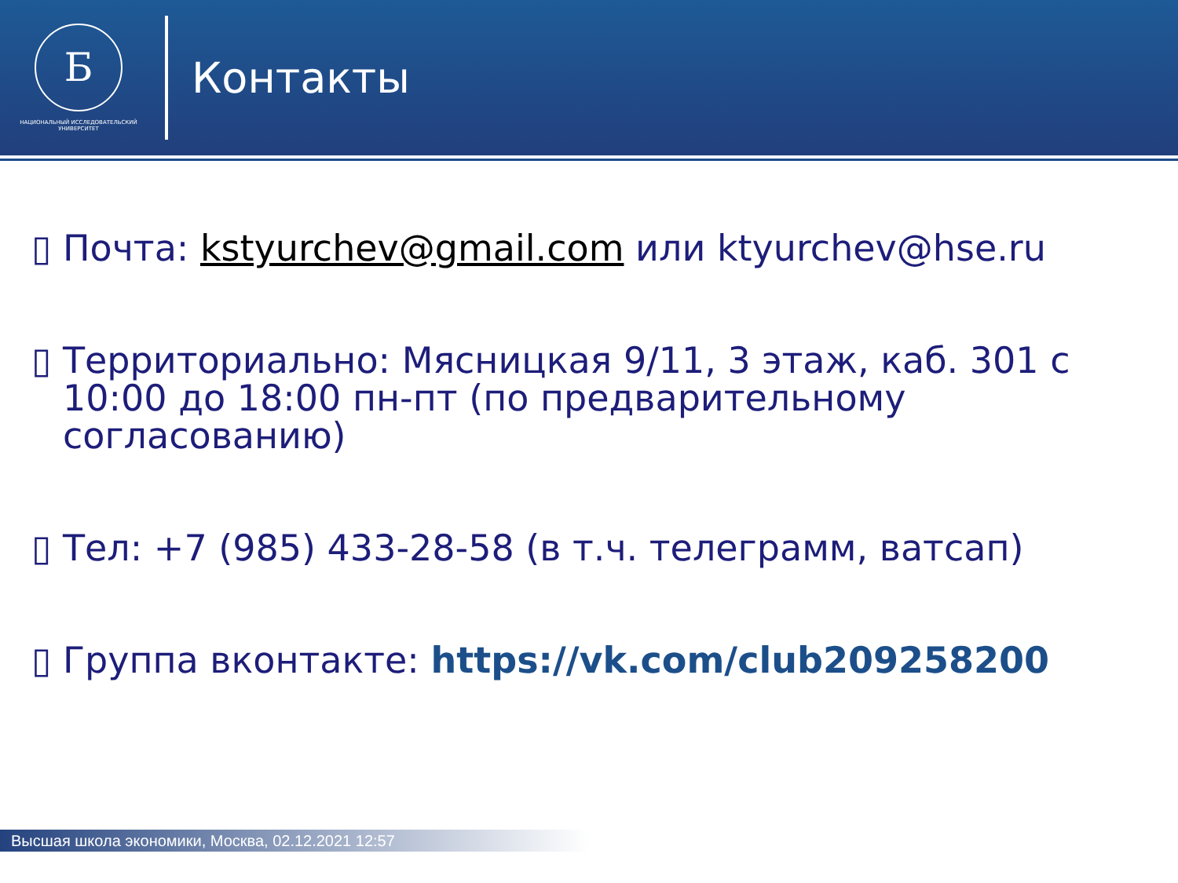Б
НАЦИОНАЛЬНЫЙ ИССЛЕДОВАТЕЛЬСКИЙ
УНИВЕРСИТЕТ
Контакты
▯ Почта: kstyurchev@gmail.com или ktyurchev@hse.ru
▯ Территориально: Мясницкая 9/11, 3 этаж, каб. 301 с 10:00 до 18:00 пн-пт (по предварительному согласованию)
▯ Тел: +7 (985) 433-28-58 (в т.ч. телеграмм, ватсап)
▯ Группа вконтакте: https://vk.com/club209258200
Высшая школа экономики, Москва, 02.12.2021 12:57